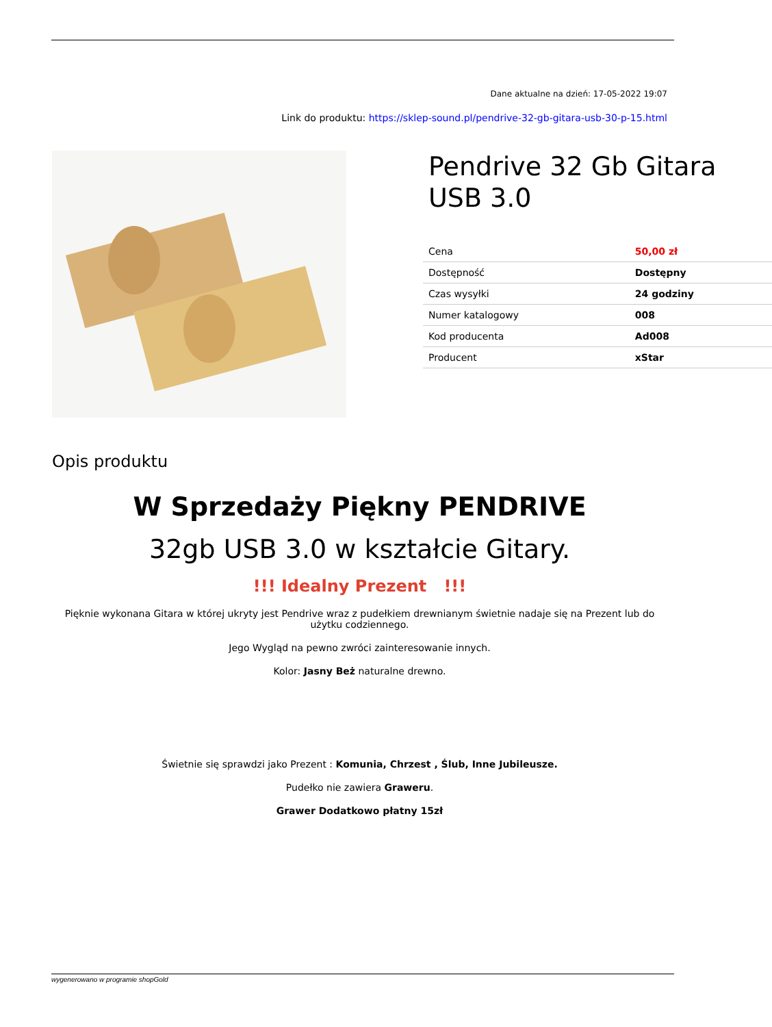Dane aktualne na dzień: 17-05-2022 19:07
Link do produktu: https://sklep-sound.pl/pendrive-32-gb-gitara-usb-30-p-15.html
Pendrive 32 Gb Gitara USB 3.0
| Cena | 50,00 zł |
| Dostępność | Dostępny |
| Czas wysyłki | 24 godziny |
| Numer katalogowy | 008 |
| Kod producenta | Ad008 |
| Producent | xStar |
Opis produktu
W Sprzedaży Piękny PENDRIVE
32gb USB 3.0 w kształcie Gitary.
!!! Idealny Prezent !!!
Pięknie wykonana Gitara w której ukryty jest Pendrive wraz z pudełkiem drewnianym świetnie nadaje się na Prezent lub do użytku codziennego.
Jego Wygląd na pewno zwróci zainteresowanie innych.
Kolor: Jasny Beż naturalne drewno.
Świetnie się sprawdzi jako Prezent : Komunia, Chrzest , Ślub, Inne Jubileusze.
Pudełko nie zawiera Graweru.
Grawer Dodatkowo płatny 15zł
wygenerowano w programie shopGold